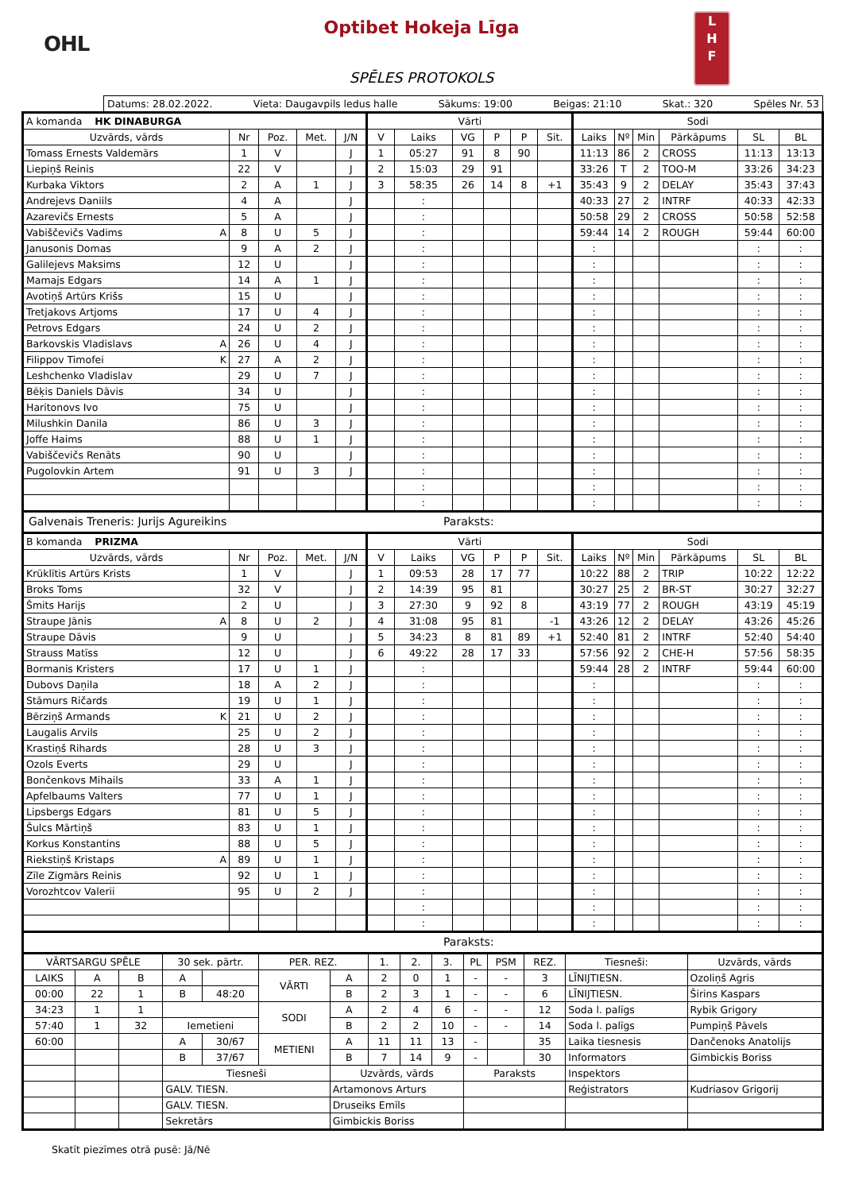OHL
L
H
F
Optibet Hokeja Līga
SPĒLES PROTOKOLS
Datums: 28.02.2022. Vieta: Daugavpils ledus halle Sākums: 19:00 Beigas: 21:10 Skat.: 320 Spēles Nr. 53
| A komanda HK DINABURGA | | | | | Vārti | | | | | | Sodi | | | | | |
| Uzvārds, vārds | Nr | Poz. | Met. | J/N | V | Laiks | VG | P | P | Sit. | Laiks | Nº | Min | Pārkāpums | SL | BL |
| Tomass Ernests Valdemārs | 1 | V | | J | 1 | 05:27 | 91 | 8 | 90 | | 11:13 | 86 | 2 | CROSS | 11:13 | 13:13 |
| Liepiņš Reinis | 22 | V | | J | 2 | 15:03 | 29 | 91 | | | 33:26 | T | 2 | TOO-M | 33:26 | 34:23 |
| Kurbaka Viktors | 2 | A | 1 | J | 3 | 58:35 | 26 | 14 | 8 | +1 | 35:43 | 9 | 2 | DELAY | 35:43 | 37:43 |
| Andrejevs Daniils | 4 | A | | J | | : | | | | | 40:33 | 27 | 2 | INTRF | 40:33 | 42:33 |
| Azarevičs Ernests | 5 | A | | J | | : | | | | | 50:58 | 29 | 2 | CROSS | 50:58 | 52:58 |
| Vabiščevičs Vadims A | 8 | U | 5 | J | | : | | | | | 59:44 | 14 | 2 | ROUGH | 59:44 | 60:00 |
| Janusonis Domas | 9 | A | 2 | J | | : | | | | | : | | | | : | : |
| Galilejevs Maksims | 12 | U | | J | | : | | | | | : | | | | : | : |
| Mamajs Edgars | 14 | A | 1 | J | | : | | | | | : | | | | : | : |
| Avotiņš Artūrs Krišs | 15 | U | | J | | : | | | | | : | | | | : | : |
| Tretjakovs Artjoms | 17 | U | 4 | J | | : | | | | | : | | | | : | : |
| Petrovs Edgars | 24 | U | 2 | J | | : | | | | | : | | | | : | : |
| Barkovskis Vladislavs A | 26 | U | 4 | J | | : | | | | | : | | | | : | : |
| Filippov Timofei K | 27 | A | 2 | J | | : | | | | | : | | | | : | : |
| Leshchenko Vladislav | 29 | U | 7 | J | | : | | | | | : | | | | : | : |
| Bēķis Daniels Dāvis | 34 | U | | J | | : | | | | | : | | | | : | : |
| Haritonovs Ivo | 75 | U | | J | | : | | | | | : | | | | : | : |
| Milushkin Danila | 86 | U | 3 | J | | : | | | | | : | | | | : | : |
| Joffe Haims | 88 | U | 1 | J | | : | | | | | : | | | | : | : |
| Vabiščevičs Renāts | 90 | U | | J | | : | | | | | : | | | | : | : |
| Pugolovkin Artem | 91 | U | 3 | J | | : | | | | | : | | | | : | : |
| | | | | | | : | | | | | : | | | | : | : |
| | | | | | | : | | | | | : | | | | : | : |
Galvenais Treneris: Jurijs Agureikins Paraksts:
| B komanda PRIZMA | | | | | Vārti | | | | | | Sodi | | | | | |
| Uzvārds, vārds | Nr | Poz. | Met. | J/N | V | Laiks | VG | P | P | Sit. | Laiks | Nº | Min | Pārkāpums | SL | BL |
| Krūklītis Artūrs Krists | 1 | V | | J | 1 | 09:53 | 28 | 17 | 77 | | 10:22 | 88 | 2 | TRIP | 10:22 | 12:22 |
| Broks Toms | 32 | V | | J | 2 | 14:39 | 95 | 81 | | | 30:27 | 25 | 2 | BR-ST | 30:27 | 32:27 |
| Šmits Harijs | 2 | U | | J | 3 | 27:30 | 9 | 92 | 8 | | 43:19 | 77 | 2 | ROUGH | 43:19 | 45:19 |
| Straupe Jānis A | 8 | U | 2 | J | 4 | 31:08 | 95 | 81 | | -1 | 43:26 | 12 | 2 | DELAY | 43:26 | 45:26 |
| Straupe Dāvis | 9 | U | | J | 5 | 34:23 | 8 | 81 | 89 | +1 | 52:40 | 81 | 2 | INTRF | 52:40 | 54:40 |
| Strauss Matīss | 12 | U | | J | 6 | 49:22 | 28 | 17 | 33 | | 57:56 | 92 | 2 | CHE-H | 57:56 | 58:35 |
| Bormanis Kristers | 17 | U | 1 | J | | : | | | | | 59:44 | 28 | 2 | INTRF | 59:44 | 60:00 |
| Dubovs Daņila | 18 | A | 2 | J | | : | | | | | : | | | | : | : |
| Stāmurs Ričards | 19 | U | 1 | J | | : | | | | | : | | | | : | : |
| Bērziņš Armands K | 21 | U | 2 | J | | : | | | | | : | | | | : | : |
| Laugalis Arvils | 25 | U | 2 | J | | : | | | | | : | | | | : | : |
| Krastiņš Rihards | 28 | U | 3 | J | | : | | | | | : | | | | : | : |
| Ozols Everts | 29 | U | | J | | : | | | | | : | | | | : | : |
| Bončenkovs Mihails | 33 | A | 1 | J | | : | | | | | : | | | | : | : |
| Apfelbaums Valters | 77 | U | 1 | J | | : | | | | | : | | | | : | : |
| Lipsbergs Edgars | 81 | U | 5 | J | | : | | | | | : | | | | : | : |
| Šulcs Mārtiņš | 83 | U | 1 | J | | : | | | | | : | | | | : | : |
| Korkus Konstantins | 88 | U | 5 | J | | : | | | | | : | | | | : | : |
| Riekstiņš Kristaps A | 89 | U | 1 | J | | : | | | | | : | | | | : | : |
| Zīle Zigmārs Reinis | 92 | U | 1 | J | | : | | | | | : | | | | : | : |
| Vorozhtcov Valerii | 95 | U | 2 | J | | : | | | | | : | | | | : | : |
| | | | | | | : | | | | | : | | | | : | : |
| | | | | | | : | | | | | : | | | | : | : |
Paraksts:
| VĀRTSARGU SPĒLE | | | 30 sek. pārtr. | | PER. REZ. | | 1. | 2. | 3. | PL | PSM | REZ. | Tiesneši: | Uzvārds, vārds |
| LAIKS | A | B | A | | VĀRTI | A | 2 | 0 | 1 | - | - | 3 | LĪNIJTIESN. | Ozoliņš Agris |
| 00:00 | 22 | 1 | B | 48:20 | | B | 2 | 3 | 1 | - | - | 6 | LĪNIJTIESN. | Širins Kaspars |
| 34:23 | 1 | 1 | | | SODI | A | 2 | 4 | 6 | - | - | 12 | Soda l. palīgs | Rybik Grigory |
| 57:40 | 1 | 32 | Iemetieni | | | B | 2 | 2 | 10 | - | - | 14 | Soda l. palīgs | Pumpiņš Pāvels |
| 60:00 | | | A | 30/67 | METIENI | A | 11 | 11 | 13 | - | | 35 | Laika tiesnesis | Dančenoks Anatolijs |
| | | | B | 37/67 | | B | 7 | 14 | 9 | - | | 30 | Informators | Gimbickis Boriss |
| | | | Tiesneši | | | Uzvārds, vārds | | | | Paraksts | | | Inspektors | |
| | | | GALV. TIESN. | | | Artamonovs Arturs | | | | | | | Reģistrators | Kudriasov Grigorij |
| | | | GALV. TIESN. | | | Druseiks Emīls | | | | | | | | |
| | | | Sekretārs | | | Gimbickis Boriss | | | | | | | | |
Skatīt piezīmes otrā pusē: Jā/Nē